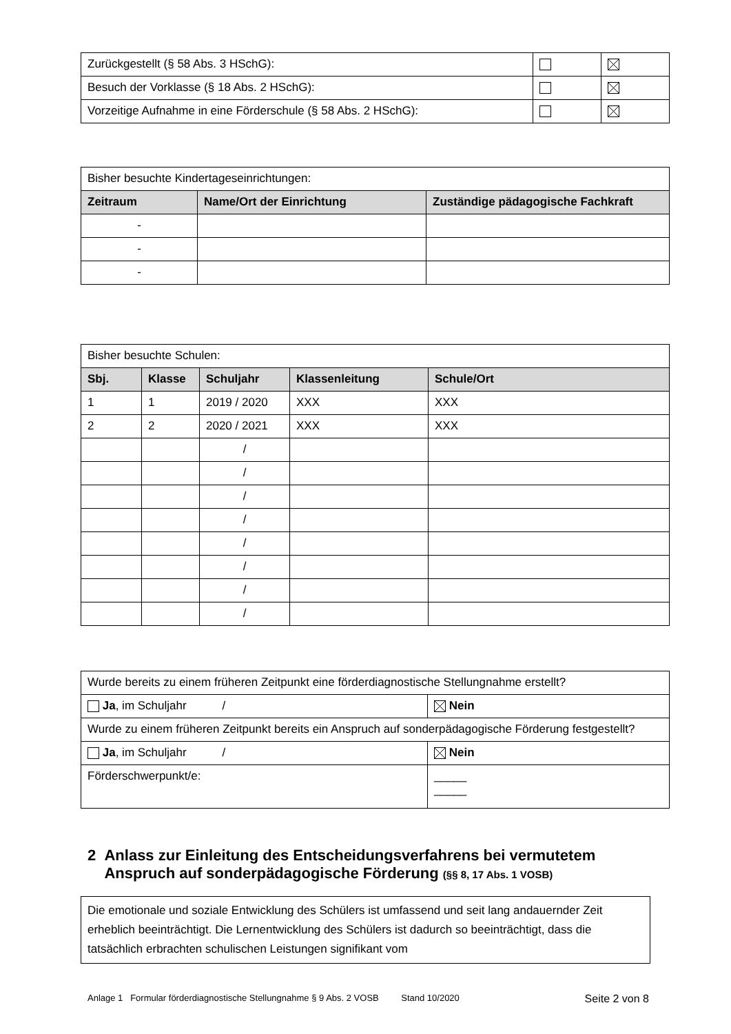| Zurückgestellt (§ 58 Abs. 3 HSchG): | | |
| Besuch der Vorklasse (§ 18 Abs. 2 HSchG): | | |
| Vorzeitige Aufnahme in eine Förderschule (§ 58 Abs. 2 HSchG): | | |
| Bisher besuchte Kindertageseinrichtungen: | | |
| Zeitraum | Name/Ort der Einrichtung | Zuständige pädagogische Fachkraft |
| - | | |
| - | | |
| - | | |
| Bisher besuchte Schulen: | | | | |
| Sbj. | Klasse | Schuljahr | Klassenleitung | Schule/Ort |
| 1 | 1 | 2019 / 2020 | XXX | XXX |
| 2 | 2 | 2020 / 2021 | XXX | XXX |
| | | / | | |
| | | / | | |
| | | / | | |
| | | / | | |
| | | / | | |
| | | / | | |
| | | / | | |
| | | / | | |
| Wurde bereits zu einem früheren Zeitpunkt eine förderdiagnostische Stellungnahme erstellt? | |
| Ja , im Schuljahr / | Nein |
| Wurde zu einem früheren Zeitpunkt bereits ein Anspruch auf sonderpädagogische Förderung festgestellt? | |
| Ja , im Schuljahr / | Nein |
| Förderschwerpunkt/e: | _____ _____ |
2 Anlass zur Einleitung des Entscheidungsverfahrens bei vermutetem
Anspruch auf sonderpädagogische Förderung (§§ 8, 17 Abs. 1 VOSB)
Die emotionale und soziale Entwicklung des Schülers ist umfassend und seit lang andauernder Zeit erheblich beeinträchtigt. Die Lernentwicklung des Schülers ist dadurch so beeinträchtigt, dass die tatsächlich erbrachten schulischen Leistungen signifikant vom
Anlage 1 Formular förderdiagnostische Stellungnahme § 9 Abs. 2 VOSB Stand 10/2020 Seite 2 von 8